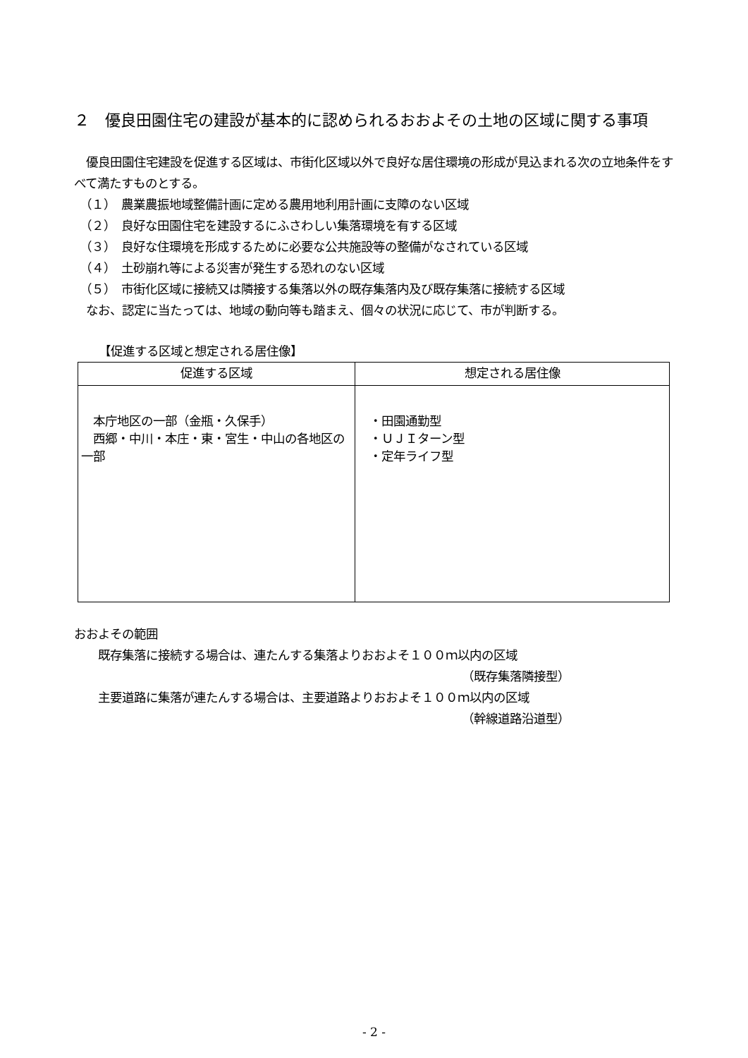２　優良田園住宅の建設が基本的に認められるおおよその土地の区域に関する事項
　優良田園住宅建設を促進する区域は、市街化区域以外で良好な居住環境の形成が見込まれる次の立地条件をすべて満たすものとする。
　（１）　農業農振地域整備計画に定める農用地利用計画に支障のない区域
　（２）　良好な田園住宅を建設するにふさわしい集落環境を有する区域
　（３）　良好な住環境を形成するために必要な公共施設等の整備がなされている区域
　（４）　土砂崩れ等による災害が発生する恐れのない区域
　（５）　市街化区域に接続又は隣接する集落以外の既存集落内及び既存集落に接続する区域
　なお、認定に当たっては、地域の動向等も踏まえ、個々の状況に応じて、市が判断する。
【促進する区域と想定される居住像】
| 促進する区域 | 想定される居住像 |
| --- | --- |
| 本庁地区の一部（金瓶・久保手） 西郷・中川・本庄・東・宮生・中山の各地区の一部 | ・田園通勤型 ・ＵＪＩターン型 ・定年ライフ型 |
おおよその範囲
　　既存集落に接続する場合は、連たんする集落よりおおよそ１００ｍ以内の区域
（既存集落隣接型）
　　主要道路に集落が連たんする場合は、主要道路よりおおよそ１００ｍ以内の区域
（幹線道路沿道型）
- 2 -